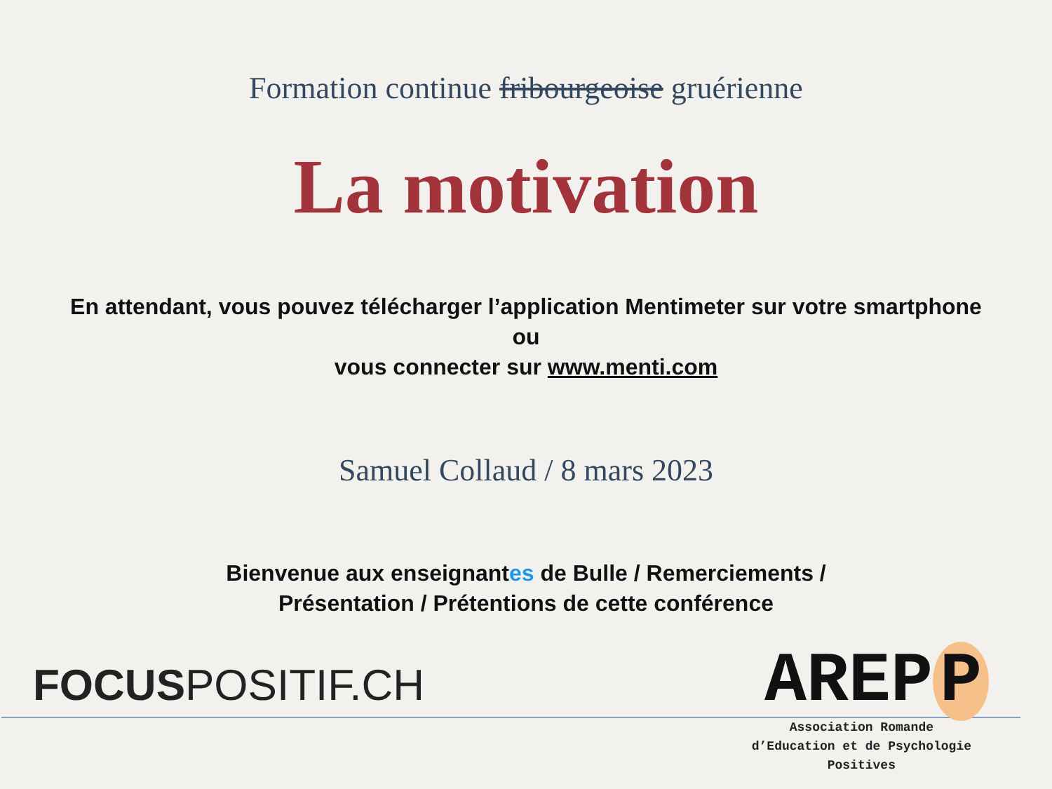Formation continue fribourgeoise gruérienne
La motivation
En attendant, vous pouvez télécharger l’application Mentimeter sur votre smartphone
ou
vous connecter sur www.menti.com
Samuel Collaud / 8 mars 2023
Bienvenue aux enseignantes de Bulle / Remerciements / Présentation / Prétentions de cette conférence
FOCUSPOSITIF.CH
AREP P
Association Romande
d’Education et de Psychologie
Positives